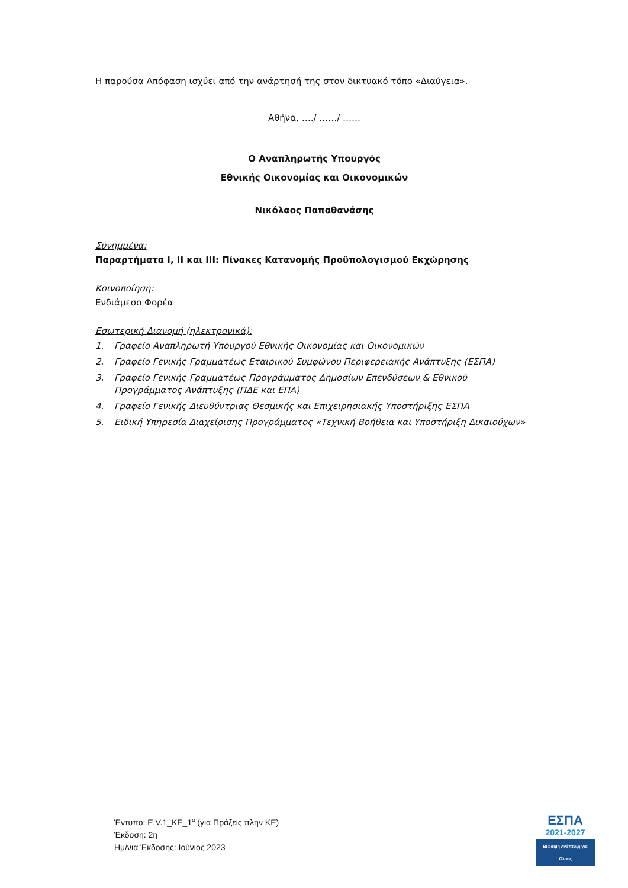Η παρούσα Απόφαση ισχύει από την ανάρτησή της στον δικτυακό τόπο «Διαύγεια».
Αθήνα, …./ ……/ ……
Ο Αναπληρωτής Υπουργός
Εθνικής Οικονομίας και Οικονομικών
Νικόλαος Παπαθανάσης
Συνημμένα:
Παραρτήματα Ι, ΙΙ και ΙΙΙ: Πίνακες Κατανομής Προϋπολογισμού Εκχώρησης
Κοινοποίηση:
Ενδιάμεσο Φορέα
Εσωτερική Διανομή (ηλεκτρονικά):
1. Γραφείο Αναπληρωτή Υπουργού Εθνικής Οικονομίας και Οικονομικών
2. Γραφείο Γενικής Γραμματέως Εταιρικού Συμφώνου Περιφερειακής Ανάπτυξης (ΕΣΠΑ)
3. Γραφείο Γενικής Γραμματέως Προγράμματος Δημοσίων Επενδύσεων & Εθνικού Προγράμματος Ανάπτυξης (ΠΔΕ και ΕΠΑ)
4. Γραφείο Γενικής Διευθύντριας Θεσμικής και Επιχειρησιακής Υποστήριξης ΕΣΠΑ
5. Ειδική Υπηρεσία Διαχείρισης Προγράμματος «Τεχνική Βοήθεια και Υποστήριξη Δικαιούχων»
Έντυπο: Ε.V.1_ΚΕ_1<sup>α</sup> (για Πράξεις πλην ΚΕ)
Έκδοση: 2η
Ημ/νια Έκδοσης: Ιούνιος 2023
ΕΣΠΑ
2021-2027
Βιώσιμη Ανάπτυξη για Όλους